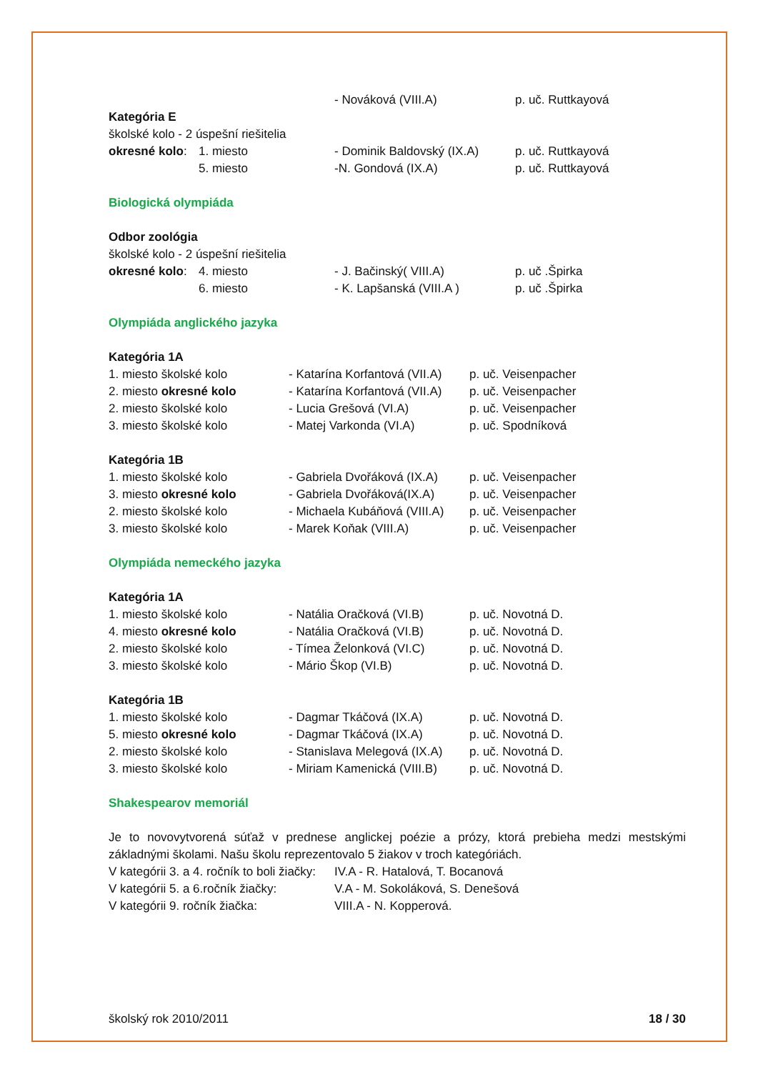| | | - Nováková (VIII.A) | p. uč. Ruttkayová |
| Kategória E | | | |
| školské kolo - 2 úspešní riešitelia | | | |
| okresné kolo : | 1. miesto | - Dominik Baldovský (IX.A) | p. uč. Ruttkayová |
| | 5. miesto | -N. Gondová (IX.A) | p. uč. Ruttkayová |
Biologická olympiáda
| Odbor zoológia | | | |
| školské kolo - 2 úspešní riešitelia | | | |
| okresné kolo : | 4. miesto | - J. Bačinský( VIII.A) | p. uč .Špirka |
| | 6. miesto | - K. Lapšanská (VIII.A ) | p. uč .Špirka |
Olympiáda anglického jazyka
| Kategória 1A | | |
| 1. miesto školské kolo | - Katarína Korfantová (VII.A) | p. uč. Veisenpacher |
| 2. miesto okresné kolo | - Katarína Korfantová (VII.A) | p. uč. Veisenpacher |
| 2. miesto školské kolo | - Lucia Grešová (VI.A) | p. uč. Veisenpacher |
| 3. miesto školské kolo | - Matej Varkonda (VI.A) | p. uč. Spodníková |
| Kategória 1B | | |
| 1. miesto školské kolo | - Gabriela Dvořáková (IX.A) | p. uč. Veisenpacher |
| 3. miesto okresné kolo | - Gabriela Dvořáková(IX.A) | p. uč. Veisenpacher |
| 2. miesto školské kolo | - Michaela Kubáňová (VIII.A) | p. uč. Veisenpacher |
| 3. miesto školské kolo | - Marek Koňak (VIII.A) | p. uč. Veisenpacher |
Olympiáda nemeckého jazyka
| Kategória 1A | | |
| 1. miesto školské kolo | - Natália Oračková (VI.B) | p. uč. Novotná D. |
| 4. miesto okresné kolo | - Natália Oračková (VI.B) | p. uč. Novotná D. |
| 2. miesto školské kolo | - Tímea Želonková (VI.C) | p. uč. Novotná D. |
| 3. miesto školské kolo | - Mário Škop (VI.B) | p. uč. Novotná D. |
| Kategória 1B | | |
| 1. miesto školské kolo | - Dagmar Tkáčová (IX.A) | p. uč. Novotná D. |
| 5. miesto okresné kolo | - Dagmar Tkáčová (IX.A) | p. uč. Novotná D. |
| 2. miesto školské kolo | - Stanislava Melegová (IX.A) | p. uč. Novotná D. |
| 3. miesto školské kolo | - Miriam Kamenická (VIII.B) | p. uč. Novotná D. |
Shakespearov memoriál
Je to novovytvorená súťaž v prednese anglickej poézie a prózy, ktorá prebieha medzi mestskými základnými školami. Našu školu reprezentovalo 5 žiakov v troch kategóriách.
| V kategórii 3. a 4. ročník to boli žiačky: | IV.A - R. Hatalová, T. Bocanová |
| V kategórii 5. a 6.ročník žiačky: | V.A - M. Sokoláková, S. Denešová |
| V kategórii 9. ročník žiačka: | VIII.A - N. Kopperová. |
školský rok 2010/2011 18 / 30